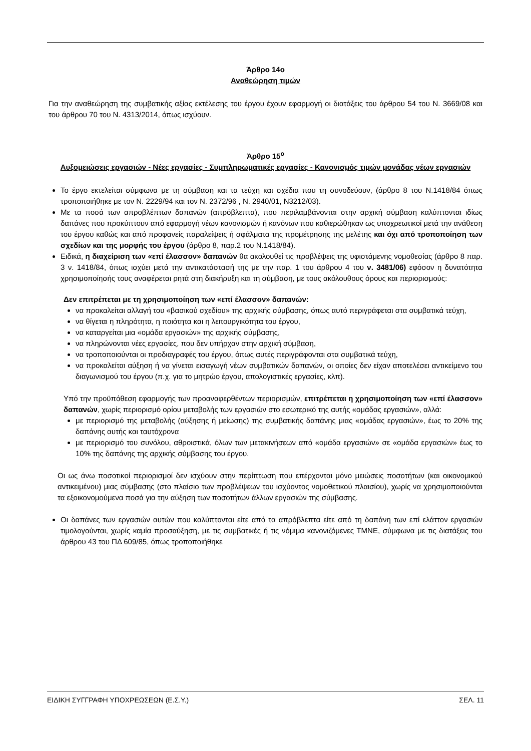Άρθρο 14ο
Αναθεώρηση τιμών
Για την αναθεώρηση της συμβατικής αξίας εκτέλεσης του έργου έχουν εφαρμογή οι διατάξεις του άρθρου 54 του Ν. 3669/08 και του άρθρου 70 του Ν. 4313/2014, όπως ισχύουν.
Άρθρο 15<sup>ο</sup>
Αυξομειώσεις εργασιών - Νέες εργασίες - Συμπληρωματικές εργασίες - Κανονισμός τιμών μονάδας νέων εργασιών
Το έργο εκτελείται σύμφωνα με τη σύμβαση και τα τεύχη και σχέδια που τη συνοδεύουν, (άρθρο 8 του Ν.1418/84 όπως τροποποιήθηκε με τον Ν. 2229/94 και τον Ν. 2372/96 , Ν. 2940/01, Ν3212/03).
Με τα ποσά των απροβλέπτων δαπανών (απρόβλεπτα), που περιλαμβάνονται στην αρχική σύμβαση καλύπτονται ιδίως δαπάνες που προκύπτουν από εφαρμογή νέων κανονισμών ή κανόνων που καθιερώθηκαν ως υποχρεωτικοί μετά την ανάθεση του έργου καθώς και από προφανείς παραλείψεις ή σφάλματα της προμέτρησης της μελέτης και όχι από τροποποίηση των σχεδίων και της μορφής του έργου (άρθρο 8, παρ.2 του Ν.1418/84).
Ειδικά, η διαχείριση των «επί έλασσον» δαπανών θα ακολουθεί τις προβλέψεις της υφιστάμενης νομοθεσίας (άρθρο 8 παρ. 3 ν. 1418/84, όπως ισχύει μετά την αντικατάστασή της με την παρ. 1 του άρθρου 4 του ν. 3481/06) εφόσον η δυνατότητα χρησιμοποίησής τους αναφέρεται ρητά στη διακήρυξη και τη σύμβαση, με τους ακόλουθους όρους και περιορισμούς:
Δεν επιτρέπεται με τη χρησιμοποίηση των «επί έλασσον» δαπανών:
να προκαλείται αλλαγή του «βασικού σχεδίου» της αρχικής σύμβασης, όπως αυτό περιγράφεται στα συμβατικά τεύχη,
να θίγεται η πληρότητα, η ποιότητα και η λειτουργικότητα του έργου,
να καταργείται μια «ομάδα εργασιών» της αρχικής σύμβασης,
να πληρώνονται νέες εργασίες, που δεν υπήρχαν στην αρχική σύμβαση,
να τροποποιούνται οι προδιαγραφές του έργου, όπως αυτές περιγράφονται στα συμβατικά τεύχη,
να προκαλείται αύξηση ή να γίνεται εισαγωγή νέων συμβατικών δαπανών, οι οποίες δεν είχαν αποτελέσει αντικείμενο του διαγωνισμού του έργου (π.χ. για το μητρώο έργου, απολογιστικές εργασίες, κλπ).
Υπό την προϋπόθεση εφαρμογής των προαναφερθέντων περιορισμών, επιτρέπεται η χρησιμοποίηση των «επί έλασσον» δαπανών, χωρίς περιορισμό ορίου μεταβολής των εργασιών στο εσωτερικό της αυτής «ομάδας εργασιών», αλλά:
με περιορισμό της μεταβολής (αύξησης ή μείωσης) της συμβατικής δαπάνης μιας «ομάδας εργασιών», έως το 20% της δαπάνης αυτής και ταυτόχρονα
με περιορισμό του συνόλου, αθροιστικά, όλων των μετακινήσεων από «ομάδα εργασιών» σε «ομάδα εργασιών» έως το 10% της δαπάνης της αρχικής σύμβασης του έργου.
Οι ως άνω ποσοτικοί περιορισμοί δεν ισχύουν στην περίπτωση που επέρχονται μόνο μειώσεις ποσοτήτων (και οικονομικού αντικειμένου) μιας σύμβασης (στο πλαίσιο των προβλέψεων του ισχύοντος νομοθετικού πλαισίου), χωρίς να χρησιμοποιούνται τα εξοικονομούμενα ποσά για την αύξηση των ποσοτήτων άλλων εργασιών της σύμβασης.
Οι δαπάνες των εργασιών αυτών που καλύπτονται είτε από τα απρόβλεπτα είτε από τη δαπάνη των επί ελάττον εργασιών τιμολογούνται, χωρίς καμία προσαύξηση, με τις συμβατικές ή τις νόμιμα κανονιζόμενες ΤΜΝΕ, σύμφωνα με τις διατάξεις του άρθρου 43 του ΠΔ 609/85, όπως τροποποιήθηκε
ΕΙΔΙΚΗ ΣΥΓΓΡΑΦΗ ΥΠΟΧΡΕΩΣΕΩΝ (Ε.Σ.Υ.) ΣΕΛ. 11